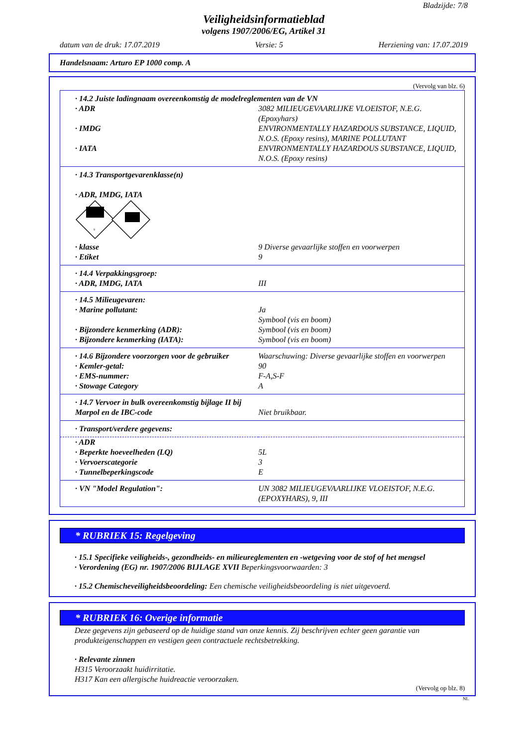Bladzijde: 7/8
Veiligheidsinformatieblad
volgens 1907/2006/EG, Artikel 31
datum van de druk: 17.07.2019 Versie: 5 Herziening van: 17.07.2019
Handelsnaam: Arturo EP 1000 comp. A
(Vervolg van blz. 6)
| · 14.2 Juiste ladingnaam overeenkomstig de modelreglementen van de VN | |
| · ADR | 3082 MILIEUGEVAARLIJKE VLOEISTOF, N.E.G. (Epoxyhars) |
| · IMDG | ENVIRONMENTALLY HAZARDOUS SUBSTANCE, LIQUID, N.O.S. (Epoxy resins), MARINE POLLUTANT |
| · IATA | ENVIRONMENTALLY HAZARDOUS SUBSTANCE, LIQUID, N.O.S. (Epoxy resins) |
| · 14.3 Transportgevarenklasse(n) · ADR, IMDG, IATA 9 | |
| · klasse | 9 Diverse gevaarlijke stoffen en voorwerpen |
| · Etiket | 9 |
| · 14.4 Verpakkingsgroep: | |
| · ADR, IMDG, IATA | III |
| · 14.5 Milieugevaren: | |
| · Marine pollutant: | Ja Symbool (vis en boom) |
| · Bijzondere kenmerking (ADR): | Symbool (vis en boom) |
| · Bijzondere kenmerking (IATA): | Symbool (vis en boom) |
| · 14.6 Bijzondere voorzorgen voor de gebruiker | Waarschuwing: Diverse gevaarlijke stoffen en voorwerpen |
| · Kemler-getal: | 90 |
| · EMS-nummer: | F-A,S-F |
| · Stowage Category | A |
| · 14.7 Vervoer in bulk overeenkomstig bijlage II bij Marpol en de IBC-code | Niet bruikbaar. |
| · Transport/verdere gegevens: | |
| · ADR | |
| · Beperkte hoeveelheden (LQ) | 5L |
| · Vervoerscategorie | 3 |
| · Tunnelbeperkingscode | E |
| · VN "Model Regulation": | UN 3082 MILIEUGEVAARLIJKE VLOEISTOF, N.E.G. (EPOXYHARS), 9, III |
* RUBRIEK 15: Regelgeving
· 15.1 Specifieke veiligheids-, gezondheids- en milieureglementen en -wetgeving voor de stof of het mengsel
· Verordening (EG) nr. 1907/2006 BIJLAGE XVII Beperkingsvoorwaarden: 3
· 15.2 Chemischeveiligheidsbeoordeling: Een chemische veiligheidsbeoordeling is niet uitgevoerd.
* RUBRIEK 16: Overige informatie
Deze gegevens zijn gebaseerd op de huidige stand van onze kennis. Zij beschrijven echter geen garantie van produkteigenschappen en vestigen geen contractuele rechtsbetrekking.
· Relevante zinnen
H315 Veroorzaakt huidirritatie.
H317 Kan een allergische huidreactie veroorzaken.
(Vervolg op blz. 8)
NL